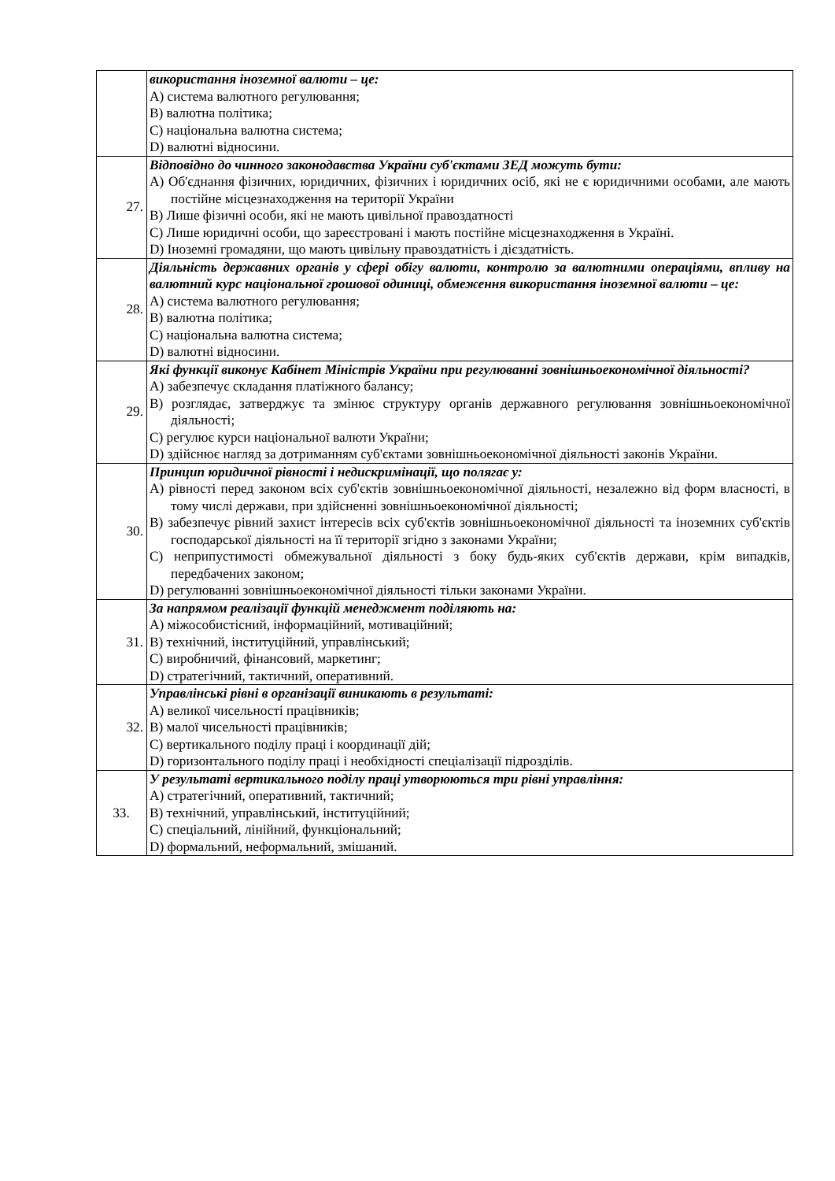| | використання іноземної валюти – це: A) система валютного регулювання; B) валютна політика; C) національна валютна система; D) валютні відносини. |
| 27. | Відповідно до чинного законодавства України суб'єктами ЗЕД можуть бути: A) Об'єднання фізичних, юридичних, фізичних і юридичних осіб, які не є юридичними особами, але мають постійне місцезнаходження на території України B) Лише фізичні особи, які не мають цивільної правоздатності C) Лише юридичні особи, що зареєстровані і мають постійне місцезнаходження в Україні. D) Іноземні громадяни, що мають цивільну правоздатність і дієздатність. |
| 28. | Діяльність державних органів у сфері обігу валюти, контролю за валютними операціями, впливу на валютний курс національної грошової одиниці, обмеження використання іноземної валюти – це: A) система валютного регулювання; B) валютна політика; C) національна валютна система; D) валютні відносини. |
| 29. | Які функції виконує Кабінет Міністрів України при регулюванні зовнішньоекономічної діяльності? A) забезпечує складання платіжного балансу; B) розглядає, затверджує та змінює структуру органів державного регулювання зовнішньоекономічної діяльності; C) регулює курси національної валюти України; D) здійснює нагляд за дотриманням суб'єктами зовнішньоекономічної діяльності законів України. |
| 30. | Принцип юридичної рівності і недискримінації, що полягає у: A) рівності перед законом всіх суб'єктів зовнішньоекономічної діяльності, незалежно від форм власності, в тому числі держави, при здійсненні зовнішньоекономічної діяльності; B) забезпечує рівний захист інтересів всіх суб'єктів зовнішньоекономічної діяльності та іноземних суб'єктів господарської діяльності на її території згідно з законами України; C) неприпустимості обмежувальної діяльності з боку будь-яких суб'єктів держави, крім випадків, передбачених законом; D) регулюванні зовнішньоекономічної діяльності тільки законами України. |
| 31. | За напрямом реалізації функцій менеджмент поділяють на: A) міжособистісний, інформаційний, мотиваційний; B) технічний, інституційний, управлінський; C) виробничий, фінансовий, маркетинг; D) стратегічний, тактичний, оперативний. |
| 32. | Управлінські рівні в організації виникають в результаті: A) великої чисельності працівників; B) малої чисельності працівників; C) вертикального поділу праці і координації дій; D) горизонтального поділу праці і необхідності спеціалізації підрозділів. |
| 33. | У результаті вертикального поділу праці утворюються три рівні управління: A) стратегічний, оперативний, тактичний; B) технічний, управлінський, інституційний; C) спеціальний, лінійний, функціональний; D) формальний, неформальний, змішаний. |